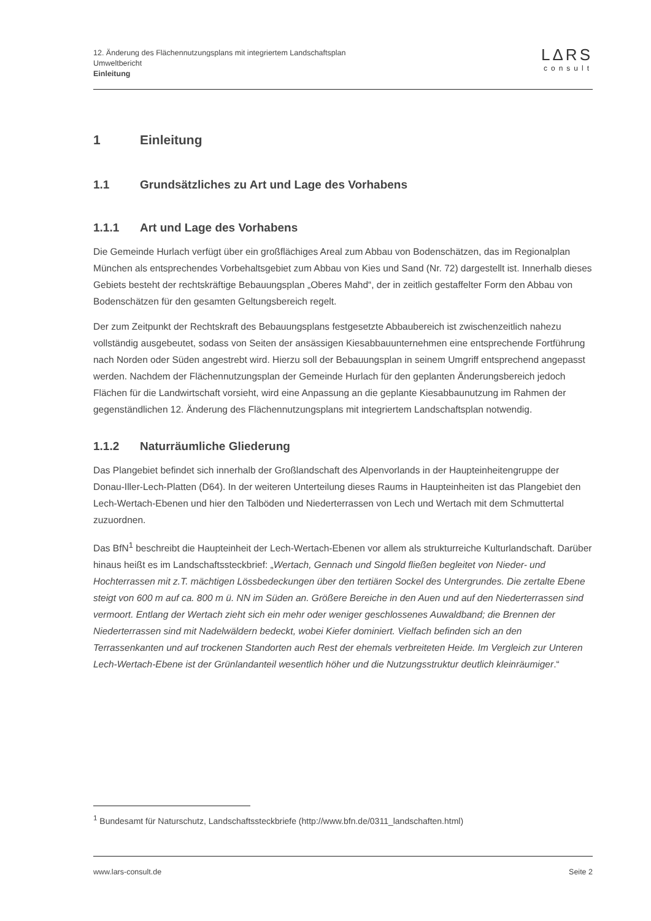12. Änderung des Flächennutzungsplans mit integriertem Landschaftsplan
Umweltbericht
Einleitung
LΔRS
consult
1 Einleitung
1.1 Grundsätzliches zu Art und Lage des Vorhabens
1.1.1 Art und Lage des Vorhabens
Die Gemeinde Hurlach verfügt über ein großflächiges Areal zum Abbau von Bodenschätzen, das im Regionalplan München als entsprechendes Vorbehaltsgebiet zum Abbau von Kies und Sand (Nr. 72) dargestellt ist. Innerhalb dieses Gebiets besteht der rechtskräftige Bebauungsplan „Oberes Mahd“, der in zeitlich gestaffelter Form den Abbau von Bodenschätzen für den gesamten Geltungsbereich regelt.
Der zum Zeitpunkt der Rechtskraft des Bebauungsplans festgesetzte Abbaubereich ist zwischenzeitlich nahezu vollständig ausgebeutet, sodass von Seiten der ansässigen Kiesabbauunternehmen eine entsprechende Fortführung nach Norden oder Süden angestrebt wird. Hierzu soll der Bebauungsplan in seinem Umgriff entsprechend angepasst werden. Nachdem der Flächennutzungsplan der Gemeinde Hurlach für den geplanten Änderungsbereich jedoch Flächen für die Landwirtschaft vorsieht, wird eine Anpassung an die geplante Kiesabbaunutzung im Rahmen der gegenständlichen 12. Änderung des Flächennutzungsplans mit integriertem Landschaftsplan notwendig.
1.1.2 Naturräumliche Gliederung
Das Plangebiet befindet sich innerhalb der Großlandschaft des Alpenvorlands in der Haupteinheitengruppe der Donau-Iller-Lech-Platten (D64). In der weiteren Unterteilung dieses Raums in Haupteinheiten ist das Plangebiet den Lech-Wertach-Ebenen und hier den Talböden und Niederterrassen von Lech und Wertach mit dem Schmuttertal zuzuordnen.
Das BfN<sup>1</sup> beschreibt die Haupteinheit der Lech-Wertach-Ebenen vor allem als strukturreiche Kulturlandschaft. Darüber hinaus heißt es im Landschaftssteckbrief: „Wertach, Gennach und Singold fließen begleitet von Nieder- und Hochterrassen mit z.T. mächtigen Lössbedeckungen über den tertiären Sockel des Untergrundes. Die zertalte Ebene steigt von 600 m auf ca. 800 m ü. NN im Süden an. Größere Bereiche in den Auen und auf den Niederterrassen sind vermoort. Entlang der Wertach zieht sich ein mehr oder weniger geschlossenes Auwaldband; die Brennen der Niederterrassen sind mit Nadelwäldern bedeckt, wobei Kiefer dominiert. Vielfach befinden sich an den Terrassenkanten und auf trockenen Standorten auch Rest der ehemals verbreiteten Heide. Im Vergleich zur Unteren Lech-Wertach-Ebene ist der Grünlandanteil wesentlich höher und die Nutzungsstruktur deutlich kleinräumiger.“
<sup>1</sup> Bundesamt für Naturschutz, Landschaftssteckbriefe (http://www.bfn.de/0311_landschaften.html)
www.lars-consult.de Seite 2